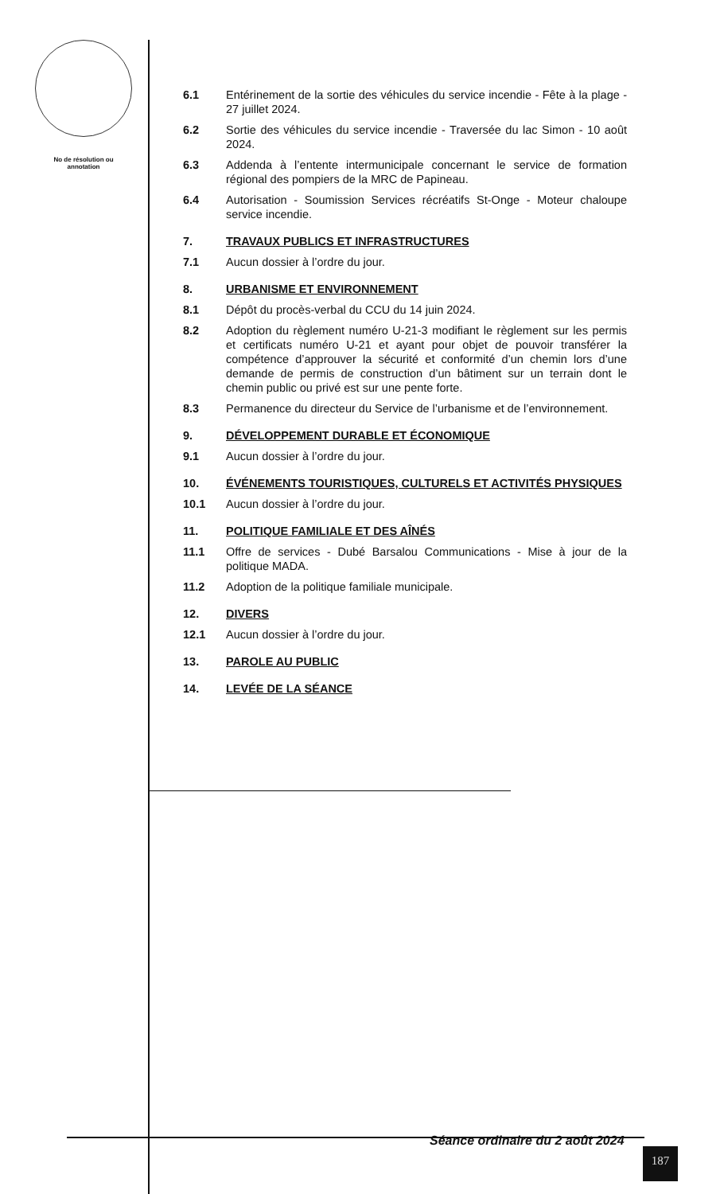No de résolution ou annotation
6.1 Entérinement de la sortie des véhicules du service incendie - Fête à la plage - 27 juillet 2024.
6.2 Sortie des véhicules du service incendie - Traversée du lac Simon - 10 août 2024.
6.3 Addenda à l’entente intermunicipale concernant le service de formation régional des pompiers de la MRC de Papineau.
6.4 Autorisation - Soumission Services récréatifs St-Onge - Moteur chaloupe service incendie.
7. TRAVAUX PUBLICS ET INFRASTRUCTURES
7.1 Aucun dossier à l’ordre du jour.
8. URBANISME ET ENVIRONNEMENT
8.1 Dépôt du procès-verbal du CCU du 14 juin 2024.
8.2 Adoption du règlement numéro U-21-3 modifiant le règlement sur les permis et certificats numéro U-21 et ayant pour objet de pouvoir transférer la compétence d’approuver la sécurité et conformité d’un chemin lors d’une demande de permis de construction d’un bâtiment sur un terrain dont le chemin public ou privé est sur une pente forte.
8.3 Permanence du directeur du Service de l’urbanisme et de l’environnement.
9. DÉVELOPPEMENT DURABLE ET ÉCONOMIQUE
9.1 Aucun dossier à l’ordre du jour.
10. ÉVÉNEMENTS TOURISTIQUES, CULTURELS ET ACTIVITÉS PHYSIQUES
10.1 Aucun dossier à l’ordre du jour.
11. POLITIQUE FAMILIALE ET DES AÎNÉS
11.1 Offre de services - Dubé Barsalou Communications - Mise à jour de la politique MADA.
11.2 Adoption de la politique familiale municipale.
12. DIVERS
12.1 Aucun dossier à l’ordre du jour.
13. PAROLE AU PUBLIC
14. LEVÉE DE LA SÉANCE
Séance ordinaire du 2 août 2024
187